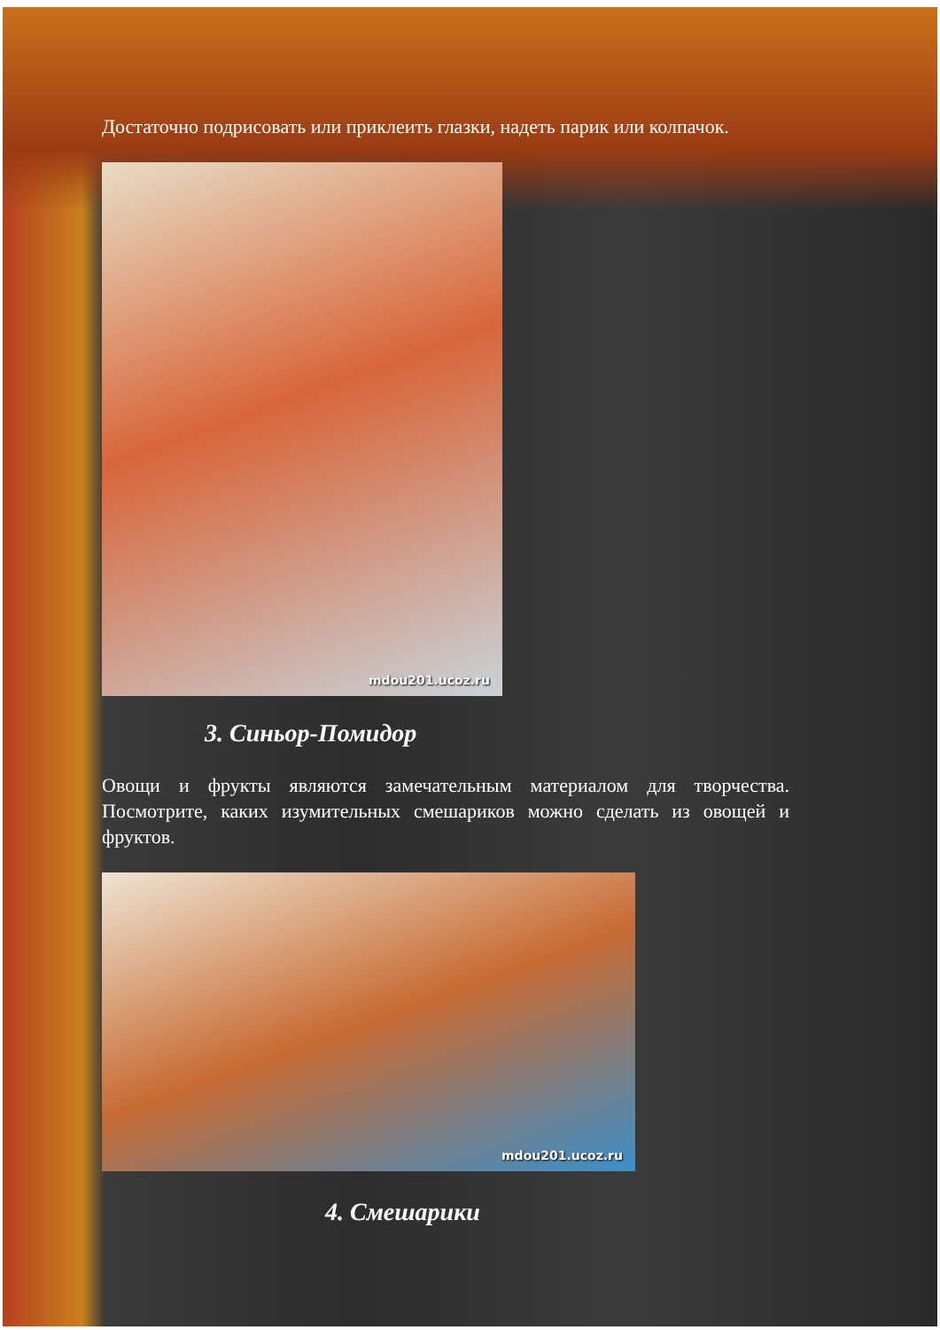Достаточно подрисовать или приклеить глазки, надеть парик или колпачок.
mdou201.ucoz.ru
3. Синьор-Помидор
Овощи и фрукты являются замечательным материалом для творчества. Посмотрите, каких изумительных смешариков можно сделать из овощей и фруктов.
mdou201.ucoz.ru
4. Смешарики